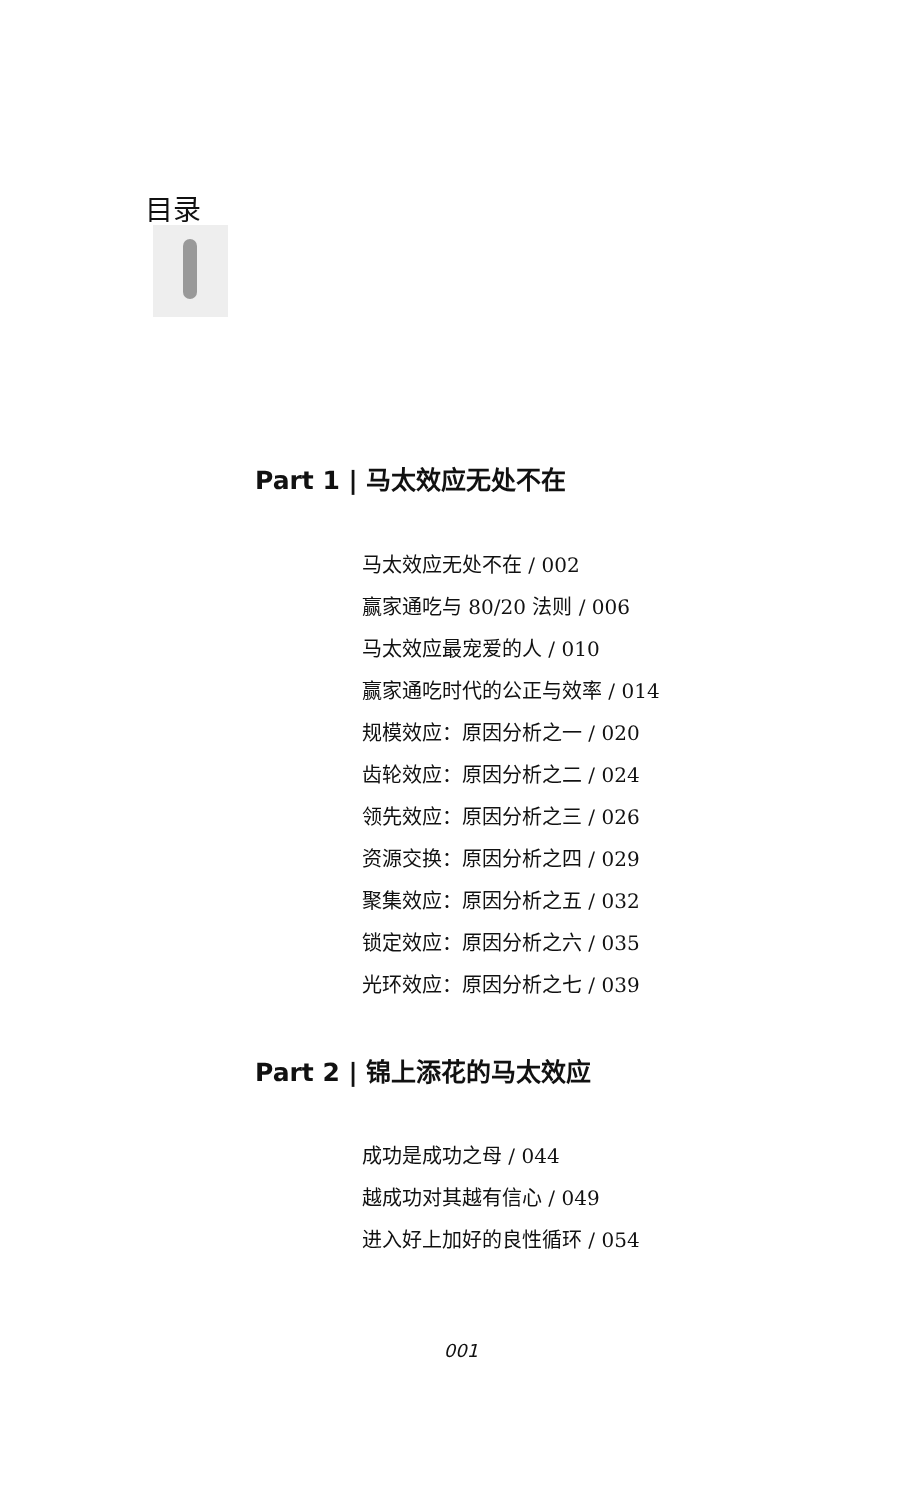目录
Part 1 | 马太效应无处不在
马太效应无处不在 / 002
赢家通吃与 80/20 法则 / 006
马太效应最宠爱的人 / 010
赢家通吃时代的公正与效率 / 014
规模效应：原因分析之一 / 020
齿轮效应：原因分析之二 / 024
领先效应：原因分析之三 / 026
资源交换：原因分析之四 / 029
聚集效应：原因分析之五 / 032
锁定效应：原因分析之六 / 035
光环效应：原因分析之七 / 039
Part 2 | 锦上添花的马太效应
成功是成功之母 / 044
越成功对其越有信心 / 049
进入好上加好的良性循环 / 054
001